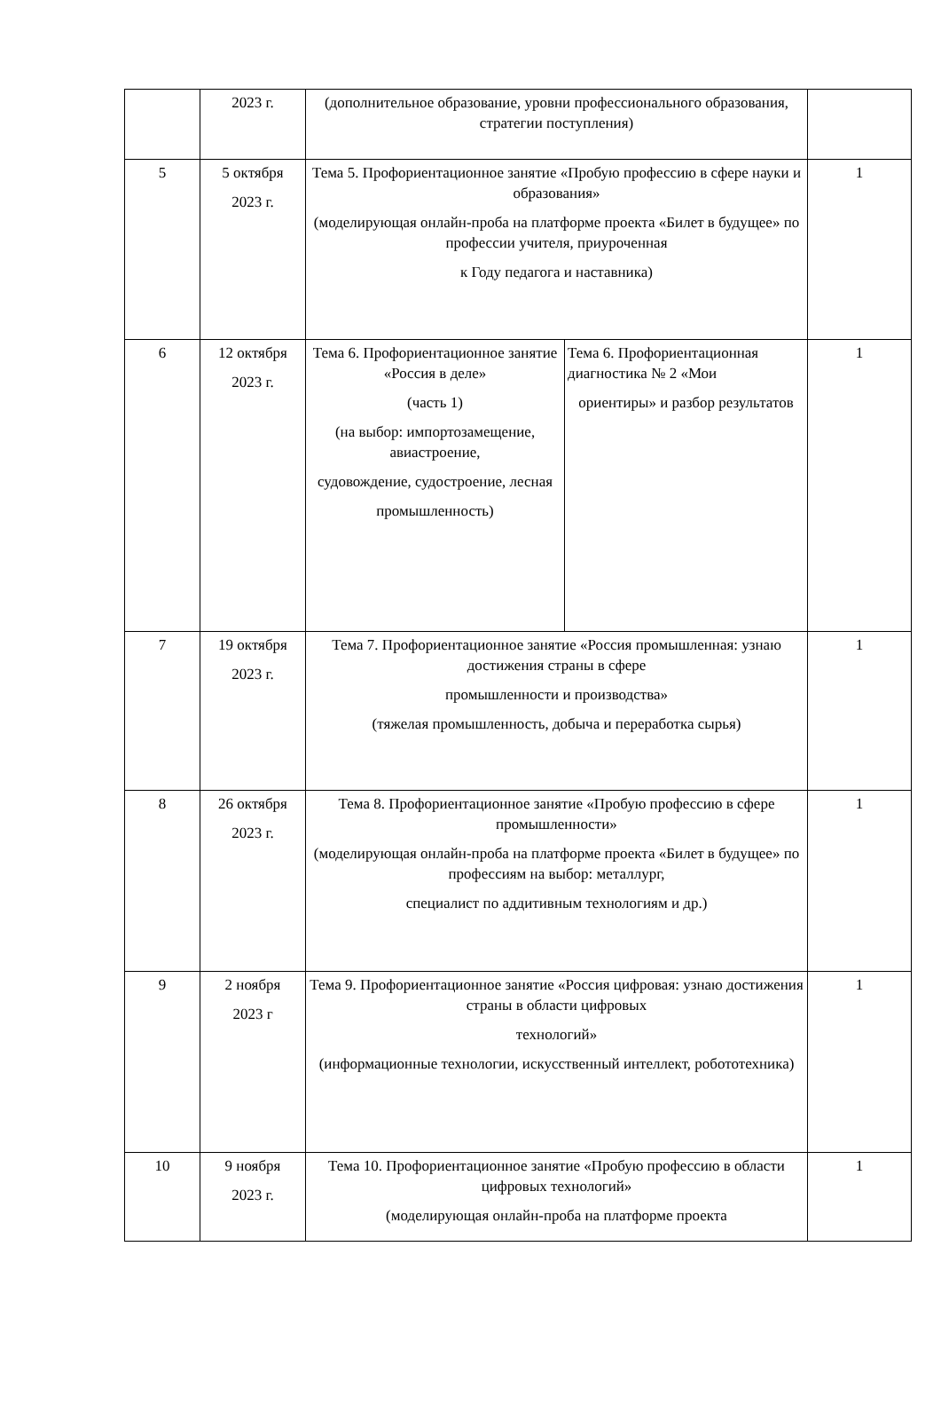| | 2023 г. | (дополнительное образование, уровни профессионального образования, стратегии поступления) | | |
| 5 | 5 октября 2023 г. | Тема 5. Профориентационное занятие «Пробую профессию в сфере науки и образования» (моделирующая онлайн-проба на платформе проекта «Билет в будущее» по профессии учителя, приуроченная к Году педагога и наставника) | | 1 |
| 6 | 12 октября 2023 г. | Тема 6. Профориентационное занятие «Россия в деле» (часть 1) (на выбор: импортозамещение, авиастроение, судовождение, судостроение, лесная промышленность) | Тема 6. Профориентационная диагностика № 2 «Мои ориентиры» и разбор результатов | 1 |
| 7 | 19 октября 2023 г. | Тема 7. Профориентационное занятие «Россия промышленная: узнаю достижения страны в сфере промышленности и производства» (тяжелая промышленность, добыча и переработка сырья) | | 1 |
| 8 | 26 октября 2023 г. | Тема 8. Профориентационное занятие «Пробую профессию в сфере промышленности» (моделирующая онлайн-проба на платформе проекта «Билет в будущее» по профессиям на выбор: металлург, специалист по аддитивным технологиям и др.) | | 1 |
| 9 | 2 ноября 2023 г | Тема 9. Профориентационное занятие «Россия цифровая: узнаю достижения страны в области цифровых технологий» (информационные технологии, искусственный интеллект, робототехника) | | 1 |
| 10 | 9 ноября 2023 г. | Тема 10. Профориентационное занятие «Пробую профессию в области цифровых технологий» (моделирующая онлайн-проба на платформе проекта | | 1 |